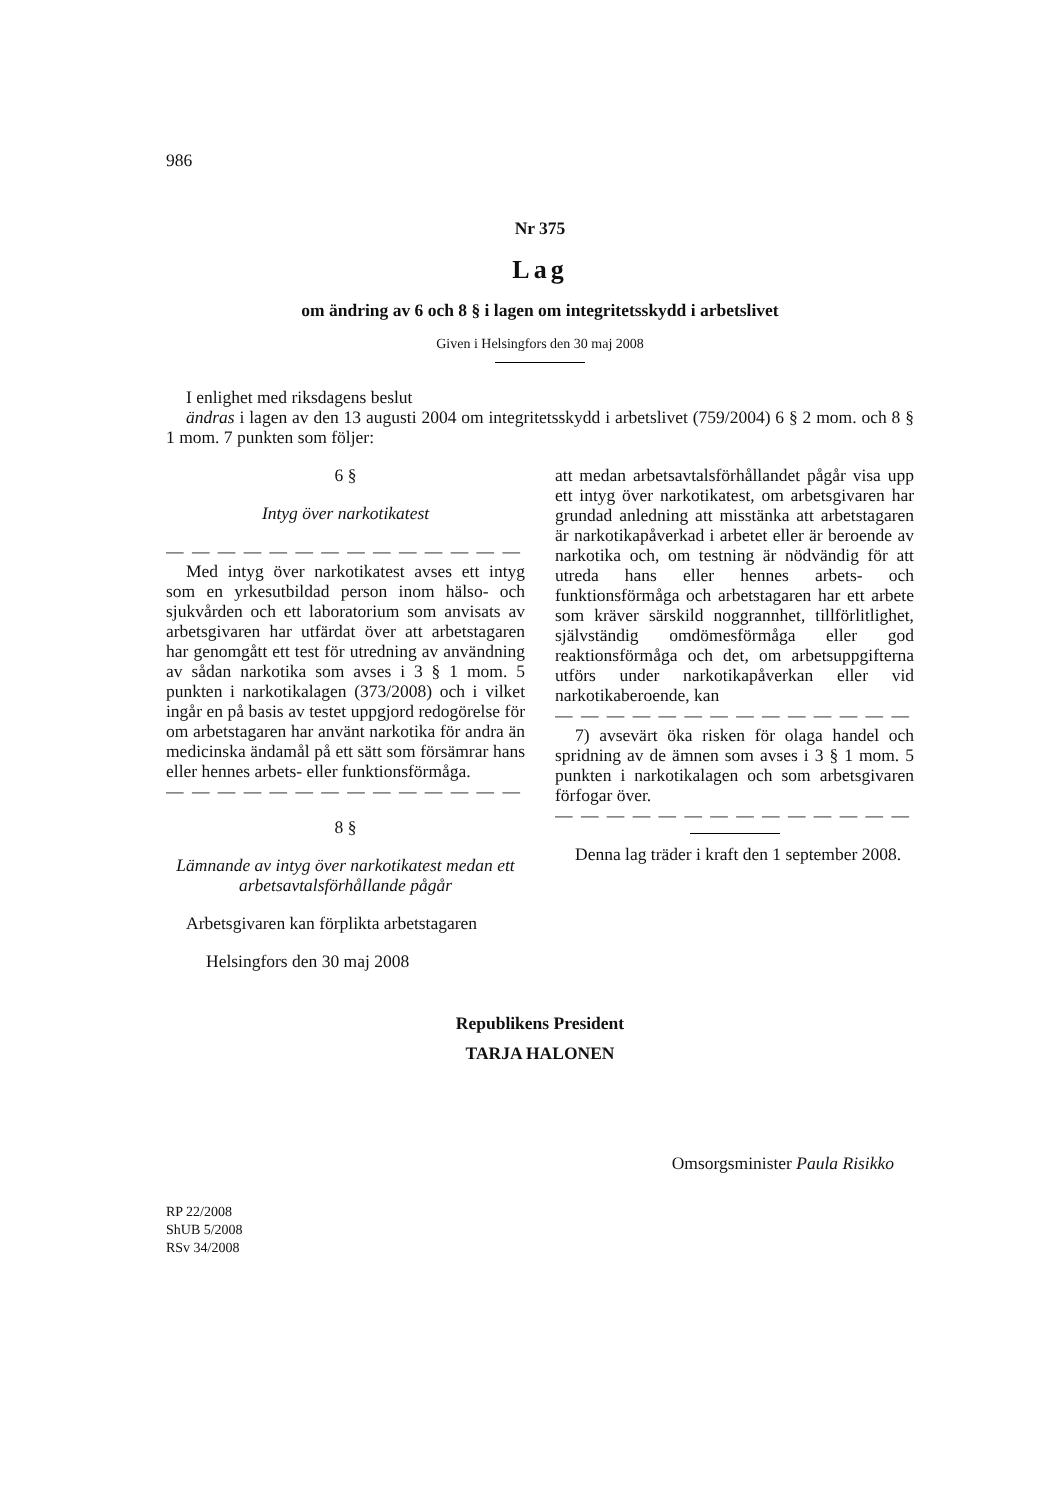986
Nr 375
Lag
om ändring av 6 och 8 § i lagen om integritetsskydd i arbetslivet
Given i Helsingfors den 30 maj 2008
I enlighet med riksdagens beslut
ändras i lagen av den 13 augusti 2004 om integritetsskydd i arbetslivet (759/2004) 6 § 2 mom. och 8 § 1 mom. 7 punkten som följer:
6 §
Intyg över narkotikatest
— — — — — — — — — — — — — —
Med intyg över narkotikatest avses ett intyg som en yrkesutbildad person inom hälso- och sjukvården och ett laboratorium som anvisats av arbetsgivaren har utfärdat över att arbetstagaren har genomgått ett test för utredning av användning av sådan narkotika som avses i 3 § 1 mom. 5 punkten i narkotikalagen (373/2008) och i vilket ingår en på basis av testet uppgjord redogörelse för om arbetstagaren har använt narkotika för andra än medicinska ändamål på ett sätt som försämrar hans eller hennes arbets- eller funktionsförmåga.
— — — — — — — — — — — — — —
8 §
Lämnande av intyg över narkotikatest medan ett arbetsavtalsförhållande pågår
Arbetsgivaren kan förplikta arbetstagaren
att medan arbetsavtalsförhållandet pågår visa upp ett intyg över narkotikatest, om arbetsgivaren har grundad anledning att misstänka att arbetstagaren är narkotikapåverkad i arbetet eller är beroende av narkotika och, om testning är nödvändig för att utreda hans eller hennes arbets- och funktionsförmåga och arbetstagaren har ett arbete som kräver särskild noggrannhet, tillförlitlighet, självständig omdömesförmåga eller god reaktionsförmåga och det, om arbetsuppgifterna utförs under narkotikapåverkan eller vid narkotikaberoende, kan
— — — — — — — — — — — — — —
7) avsevärt öka risken för olaga handel och spridning av de ämnen som avses i 3 § 1 mom. 5 punkten i narkotikalagen och som arbetsgivaren förfogar över.
— — — — — — — — — — — — — —
Denna lag träder i kraft den 1 september 2008.
Helsingfors den 30 maj 2008
Republikens President
TARJA HALONEN
Omsorgsminister Paula Risikko
RP 22/2008
ShUB 5/2008
RSv 34/2008